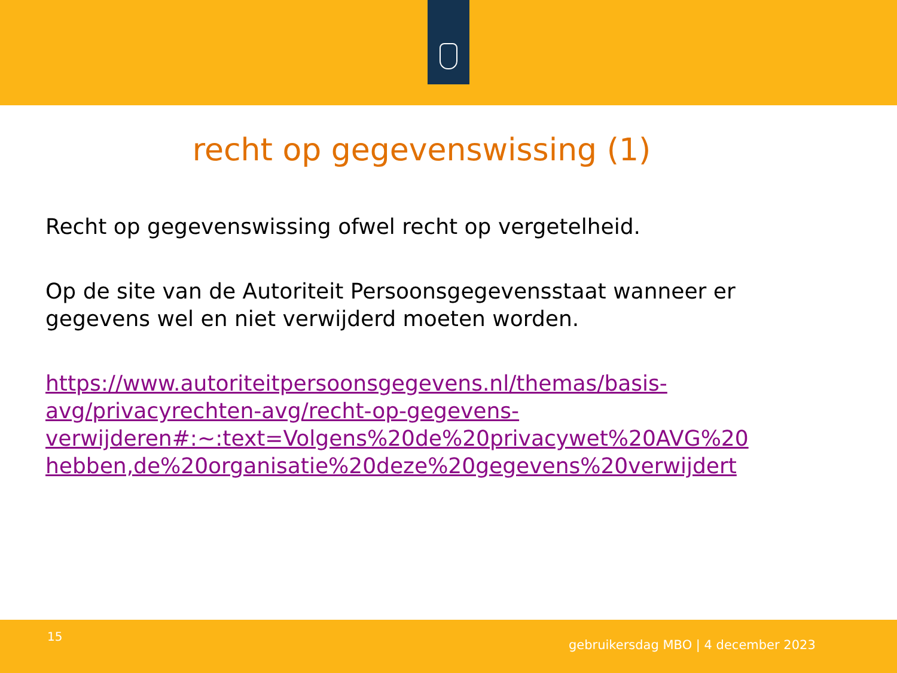recht op gegevenswissing (1)
Recht op gegevenswissing ofwel recht op vergetelheid.
Op de site van de Autoriteit Persoonsgegevensstaat wanneer er gegevens wel en niet verwijderd moeten worden.
https://www.autoriteitpersoonsgegevens.nl/themas/basis-
avg/privacyrechten-avg/recht-op-gegevens-
verwijderen#:~:text=Volgens%20de%20privacywet%20AVG%20
hebben,de%20organisatie%20deze%20gegevens%20verwijdert
15
gebruikersdag MBO | 4 december 2023